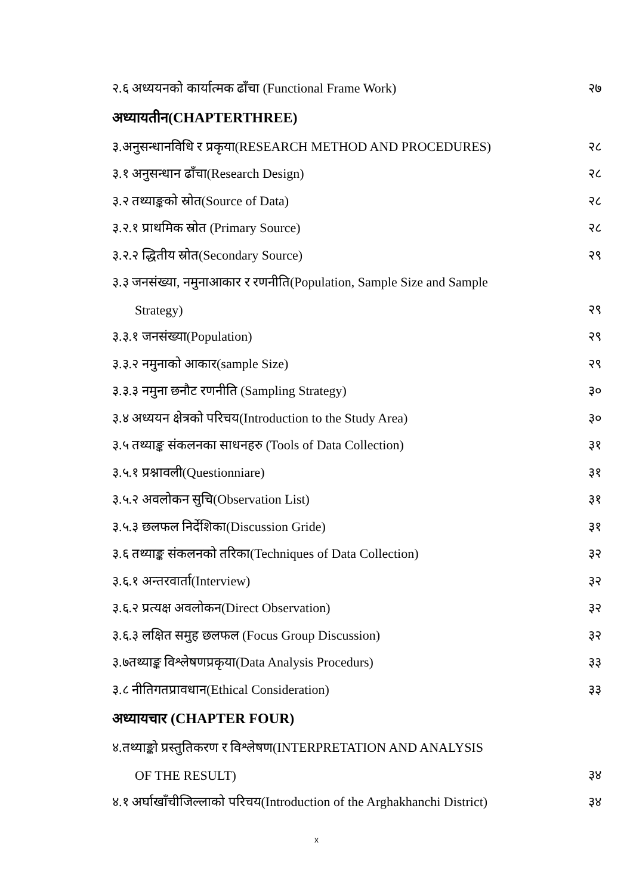२.६ अध्ययनको कार्यात्मक ढाँचा (Functional Frame Work) २७
अध्यायतीन(CHAPTERTHREE)
३.अनुसन्धानविधि र प्रकृया(RESEARCH METHOD AND PROCEDURES) २८
३.१ अनुसन्धान ढाँचा(Research Design) २८
३.२ तथ्याङ्कको स्रोत(Source of Data) २८
३.२.१ प्राथमिक स्रोत (Primary Source) २८
३.२.२ द्धितीय स्रोत(Secondary Source) २९
३.३ जनसंख्या, नमुनाआकार र रणनीति(Population, Sample Size and Sample
Strategy) २९
३.३.१ जनसंख्या(Population) २९
३.३.२ नमुनाको आकार(sample Size) २९
३.३.३ नमुना छनौट रणनीति (Sampling Strategy) ३०
३.४ अध्ययन क्षेत्रको परिचय(Introduction to the Study Area) ३०
३.५ तथ्याङ्क संकलनका साधनहरु (Tools of Data Collection) ३१
३.५.१ प्रश्नावली(Questionniare) ३१
३.५.२ अवलोकन सुचि(Observation List) ३१
३.५.३ छलफल निर्देशिका(Discussion Gride) ३१
३.६ तथ्याङ्क संकलनको तरिका(Techniques of Data Collection) ३२
३.६.१ अन्तरवार्ता(Interview) ३२
३.६.२ प्रत्यक्ष अवलोकन(Direct Observation) ३२
३.६.३ लक्षित समुह छलफल (Focus Group Discussion) ३२
३.७तथ्याङ्क विश्लेषणप्रकृया(Data Analysis Procedurs) ३३
३.८ नीतिगतप्रावधान(Ethical Consideration) ३३
अध्यायचार (CHAPTER FOUR)
४.तथ्याङ्को प्रस्तुतिकरण र विश्लेषण(INTERPRETATION AND ANALYSIS
OF THE RESULT) ३४
४.१ अर्घाखाँचीजिल्लाको परिचय(Introduction of the Arghakhanchi District) ३४
x